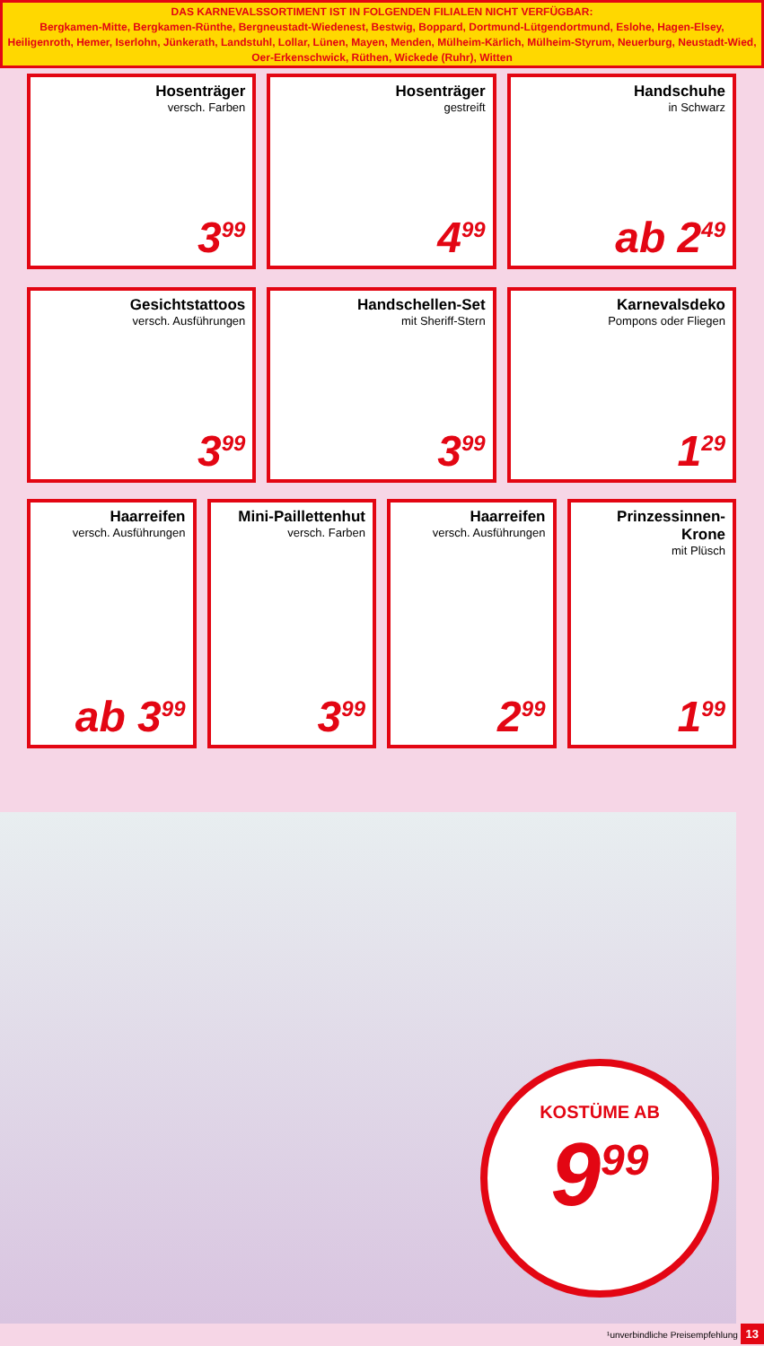DAS KARNEVALSSORTIMENT IST IN FOLGENDEN FILIALEN NICHT VERFÜGBAR:
Bergkamen-Mitte, Bergkamen-Rünthe, Bergneustadt-Wiedenest, Bestwig, Boppard, Dortmund-Lütgendortmund, Eslohe, Hagen-Elsey, Heiligenroth, Hemer, Iserlohn, Jünkerath, Landstuhl, Lollar, Lünen, Mayen, Menden, Mülheim-Kärlich, Mülheim-Styrum, Neuerburg, Neustadt-Wied, Oer-Erkenschwick, Rüthen, Wickede (Ruhr), Witten
Hosenträger
versch. Farben
3<sup>99</sup>
Hosenträger
gestreift
4<sup>99</sup>
Handschuhe
in Schwarz
ab 2<sup>49</sup>
Gesichtstattoos
versch. Ausführungen
3<sup>99</sup>
Handschellen-Set
mit Sheriff-Stern
3<sup>99</sup>
Karnevalsdeko
Pompons oder Fliegen
1<sup>29</sup>
Haarreifen
versch. Ausführungen
ab 3<sup>99</sup>
Mini-Paillettenhut
versch. Farben
3<sup>99</sup>
Haarreifen
versch. Ausführungen
2<sup>99</sup>
Prinzessinnen-
Krone
mit Plüsch
1<sup>99</sup>
KOSTÜME AB
9<sup>99</sup>
¹unverbindliche Preisempfehlung 13